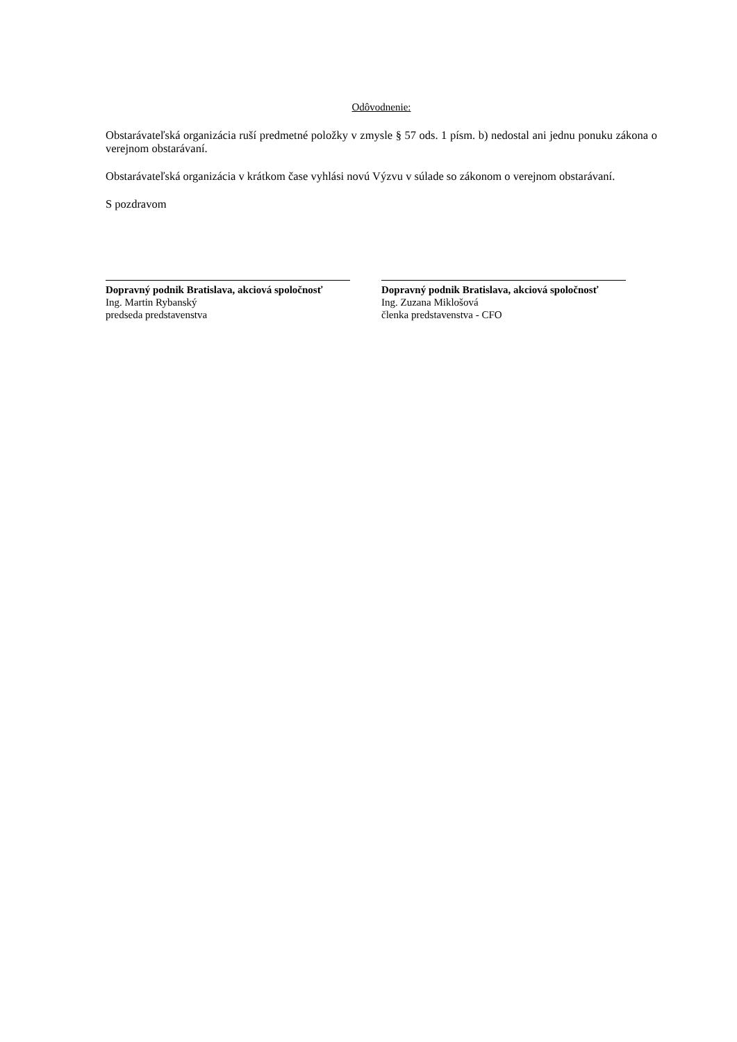Odôvodnenie:
Obstarávateľská organizácia ruší predmetné položky v zmysle § 57 ods. 1 písm. b) nedostal ani jednu ponuku zákona o verejnom obstarávaní.
Obstarávateľská organizácia v krátkom čase vyhlási novú Výzvu v súlade so zákonom o verejnom obstarávaní.
S pozdravom
Dopravný podnik Bratislava, akciová spoločnosť
Ing. Martin Rybanský
predseda predstavenstva
Dopravný podnik Bratislava, akciová spoločnosť
Ing. Zuzana Miklošová
členka predstavenstva - CFO